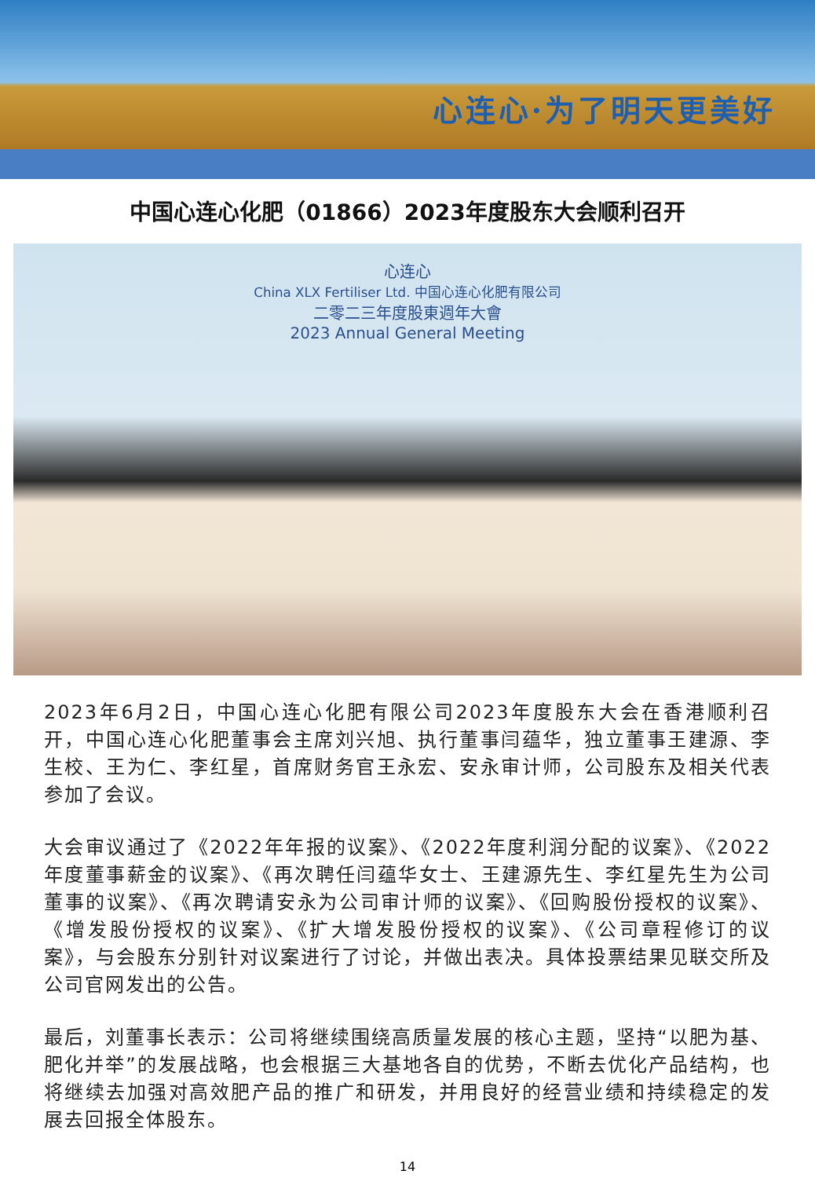心连心·为了明天更美好
中国心连心化肥（01866）2023年度股东大会顺利召开
心连心
China XLX Fertiliser Ltd. 中国心连心化肥有限公司
二零二三年度股東週年大會
2023 Annual General Meeting
2023年6月2日，中国心连心化肥有限公司2023年度股东大会在香港顺利召开，中国心连心化肥董事会主席刘兴旭、执行董事闫蕴华，独立董事王建源、李生校、王为仁、李红星，首席财务官王永宏、安永审计师，公司股东及相关代表参加了会议。
大会审议通过了《2022年年报的议案》、《2022年度利润分配的议案》、《2022年度董事薪金的议案》、《再次聘任闫蕴华女士、王建源先生、李红星先生为公司董事的议案》、《再次聘请安永为公司审计师的议案》、《回购股份授权的议案》、《增发股份授权的议案》、《扩大增发股份授权的议案》、《公司章程修订的议案》，与会股东分别针对议案进行了讨论，并做出表决。具体投票结果见联交所及公司官网发出的公告。
最后，刘董事长表示：公司将继续围绕高质量发展的核心主题，坚持“以肥为基、肥化并举”的发展战略，也会根据三大基地各自的优势，不断去优化产品结构，也将继续去加强对高效肥产品的推广和研发，并用良好的经营业绩和持续稳定的发展去回报全体股东。
14